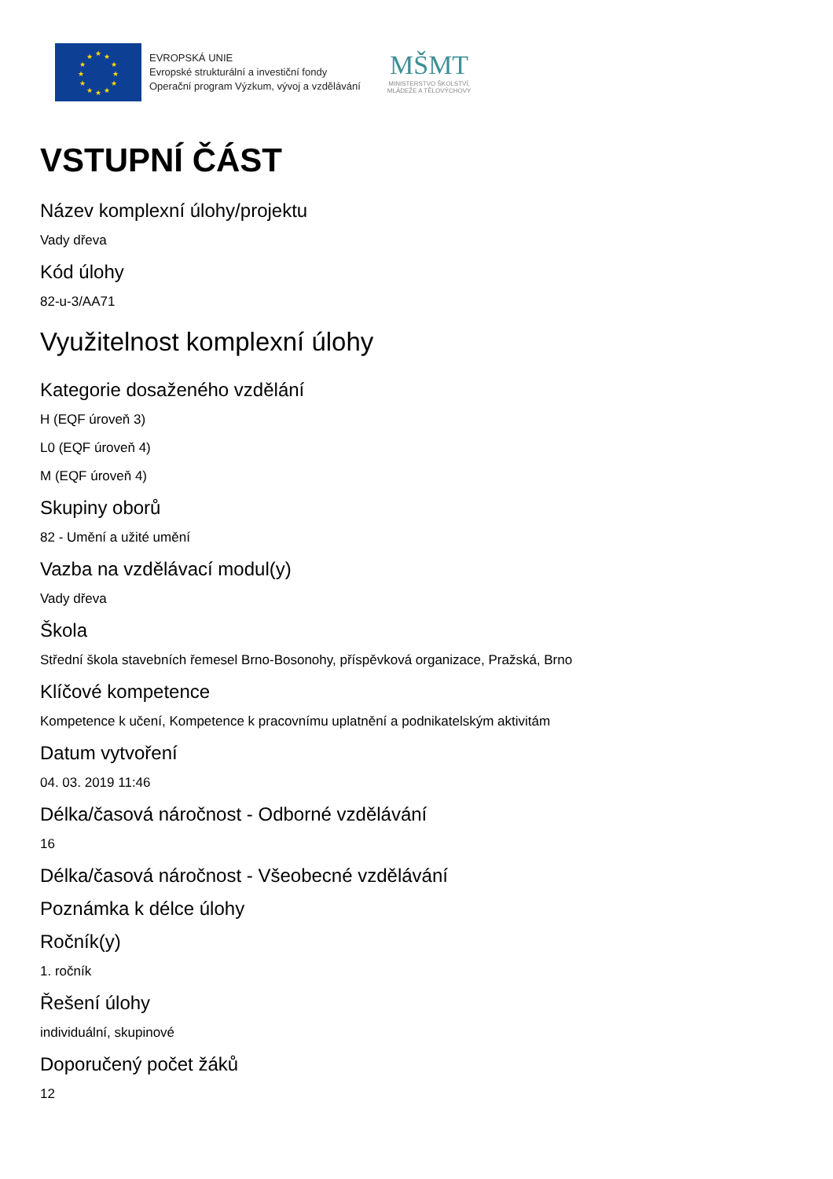★
★
★
★
★
★
★
★
★
★
★
★
EVROPSKÁ UNIE
Evropské strukturální a investiční fondy
Operační program Výzkum, vývoj a vzdělávání
MŠMT
MINISTERSTVO ŠKOLSTVÍ,
MLÁDEŽE A TĚLOVÝCHOVY
VSTUPNÍ ČÁST
Název komplexní úlohy/projektu
Vady dřeva
Kód úlohy
82-u-3/AA71
Využitelnost komplexní úlohy
Kategorie dosaženého vzdělání
H (EQF úroveň 3)
L0 (EQF úroveň 4)
M (EQF úroveň 4)
Skupiny oborů
82 - Umění a užité umění
Vazba na vzdělávací modul(y)
Vady dřeva
Škola
Střední škola stavebních řemesel Brno-Bosonohy, příspěvková organizace, Pražská, Brno
Klíčové kompetence
Kompetence k učení, Kompetence k pracovnímu uplatnění a podnikatelským aktivitám
Datum vytvoření
04. 03. 2019 11:46
Délka/časová náročnost - Odborné vzdělávání
16
Délka/časová náročnost - Všeobecné vzdělávání
Poznámka k délce úlohy
Ročník(y)
1. ročník
Řešení úlohy
individuální, skupinové
Doporučený počet žáků
12